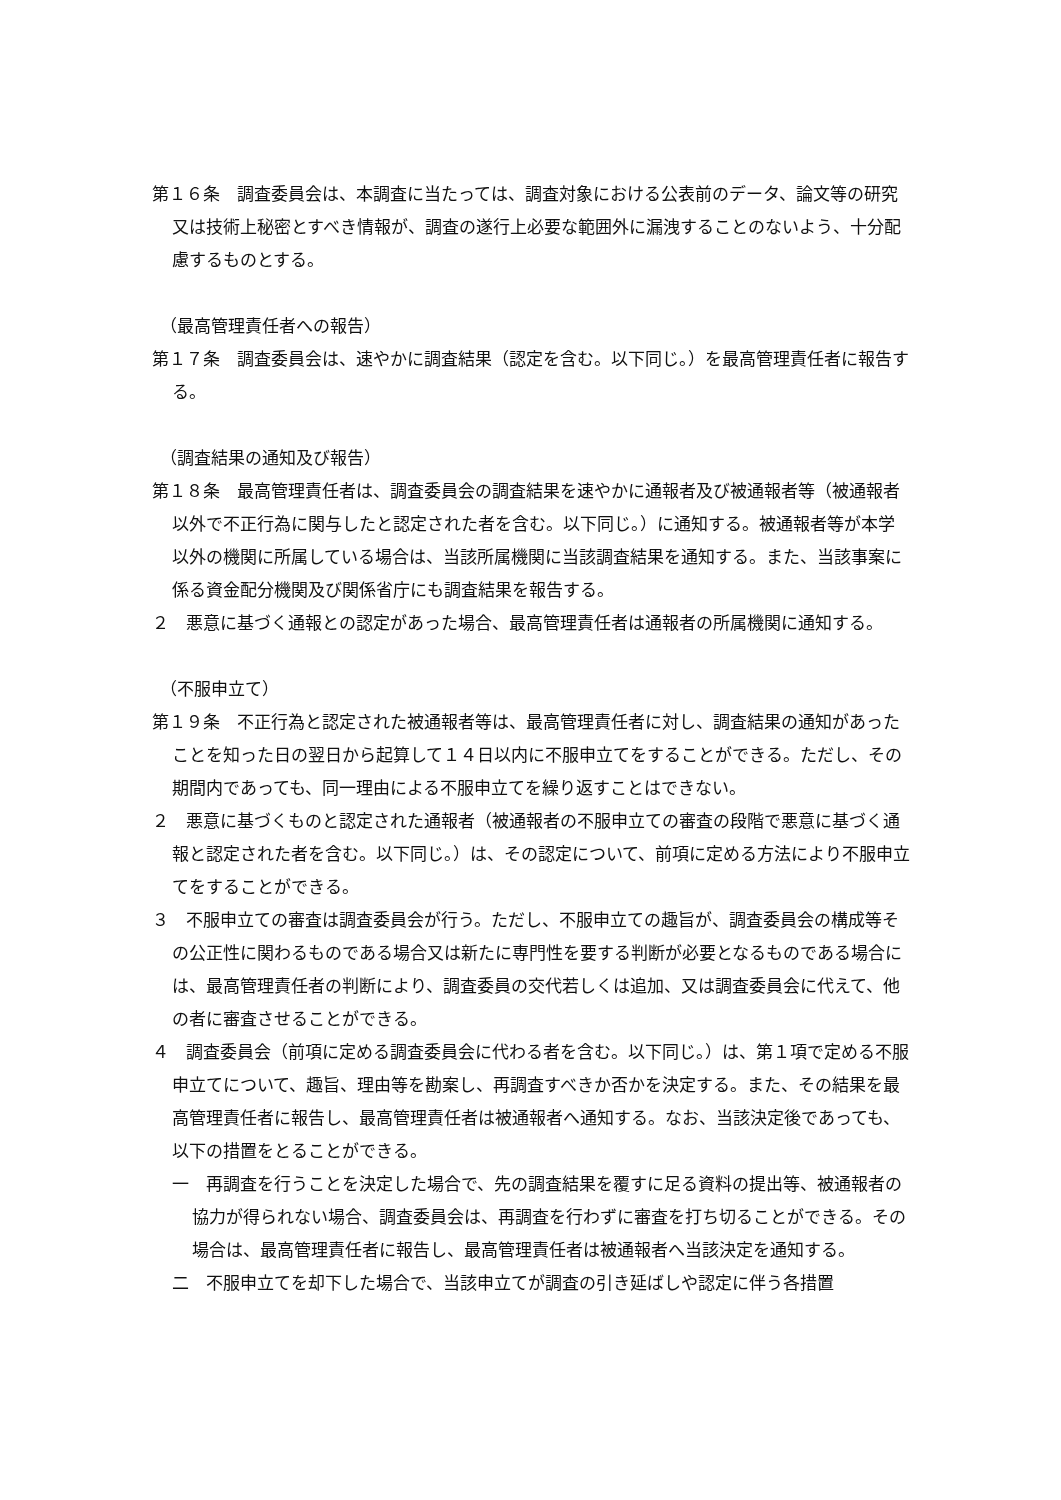第１６条　調査委員会は、本調査に当たっては、調査対象における公表前のデータ、論文等の研究又は技術上秘密とすべき情報が、調査の遂行上必要な範囲外に漏洩することのないよう、十分配慮するものとする。
（最高管理責任者への報告）
第１７条　調査委員会は、速やかに調査結果（認定を含む。以下同じ。）を最高管理責任者に報告する。
（調査結果の通知及び報告）
第１８条　最高管理責任者は、調査委員会の調査結果を速やかに通報者及び被通報者等（被通報者以外で不正行為に関与したと認定された者を含む。以下同じ。）に通知する。被通報者等が本学以外の機関に所属している場合は、当該所属機関に当該調査結果を通知する。また、当該事案に係る資金配分機関及び関係省庁にも調査結果を報告する。
２　悪意に基づく通報との認定があった場合、最高管理責任者は通報者の所属機関に通知する。
（不服申立て）
第１９条　不正行為と認定された被通報者等は、最高管理責任者に対し、調査結果の通知があったことを知った日の翌日から起算して１４日以内に不服申立てをすることができる。ただし、その期間内であっても、同一理由による不服申立てを繰り返すことはできない。
２　悪意に基づくものと認定された通報者（被通報者の不服申立ての審査の段階で悪意に基づく通報と認定された者を含む。以下同じ。）は、その認定について、前項に定める方法により不服申立てをすることができる。
３　不服申立ての審査は調査委員会が行う。ただし、不服申立ての趣旨が、調査委員会の構成等その公正性に関わるものである場合又は新たに専門性を要する判断が必要となるものである場合には、最高管理責任者の判断により、調査委員の交代若しくは追加、又は調査委員会に代えて、他の者に審査させることができる。
４　調査委員会（前項に定める調査委員会に代わる者を含む。以下同じ。）は、第１項で定める不服申立てについて、趣旨、理由等を勘案し、再調査すべきか否かを決定する。また、その結果を最高管理責任者に報告し、最高管理責任者は被通報者へ通知する。なお、当該決定後であっても、以下の措置をとることができる。
一　再調査を行うことを決定した場合で、先の調査結果を覆すに足る資料の提出等、被通報者の協力が得られない場合、調査委員会は、再調査を行わずに審査を打ち切ることができる。その場合は、最高管理責任者に報告し、最高管理責任者は被通報者へ当該決定を通知する。
二　不服申立てを却下した場合で、当該申立てが調査の引き延ばしや認定に伴う各措置